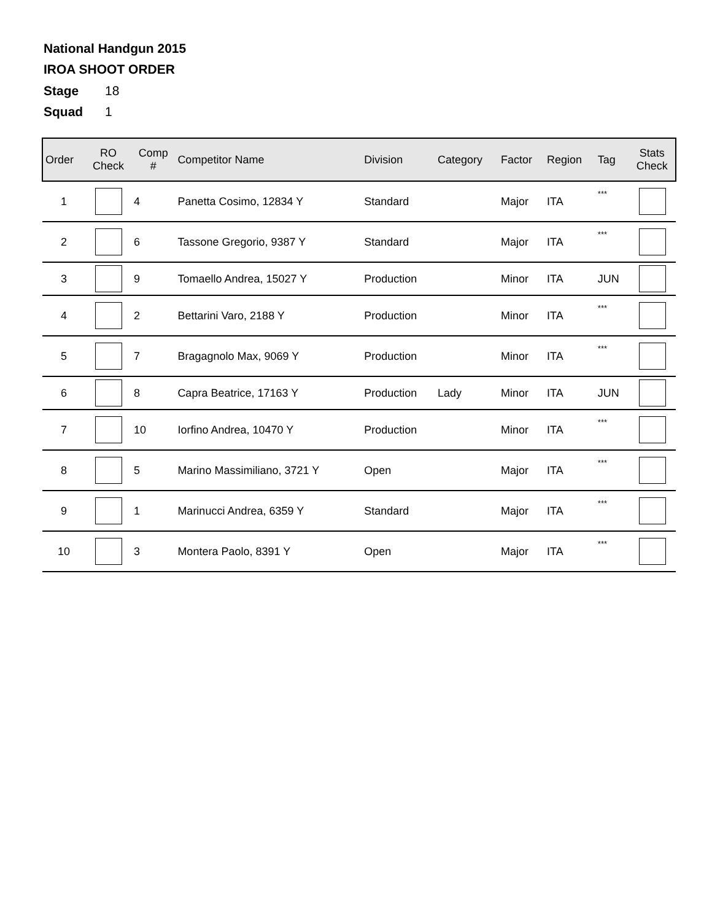National Handgun 2015
IROA SHOOT ORDER
Stage 18
Squad 1
| Order | RO Check | Comp # | Competitor Name | Division | Category | Factor | Region | Tag | Stats Check |
| --- | --- | --- | --- | --- | --- | --- | --- | --- | --- |
| 1 | | 4 | Panetta Cosimo, 12834 Y | Standard | | Major | ITA | *** | |
| 2 | | 6 | Tassone Gregorio, 9387 Y | Standard | | Major | ITA | *** | |
| 3 | | 9 | Tomaello Andrea, 15027 Y | Production | | Minor | ITA | JUN | |
| 4 | | 2 | Bettarini Varo, 2188 Y | Production | | Minor | ITA | *** | |
| 5 | | 7 | Bragagnolo Max, 9069 Y | Production | | Minor | ITA | *** | |
| 6 | | 8 | Capra Beatrice, 17163 Y | Production | Lady | Minor | ITA | JUN | |
| 7 | | 10 | Iorfino Andrea, 10470 Y | Production | | Minor | ITA | *** | |
| 8 | | 5 | Marino Massimiliano, 3721 Y | Open | | Major | ITA | *** | |
| 9 | | 1 | Marinucci Andrea, 6359 Y | Standard | | Major | ITA | *** | |
| 10 | | 3 | Montera Paolo, 8391 Y | Open | | Major | ITA | *** | |